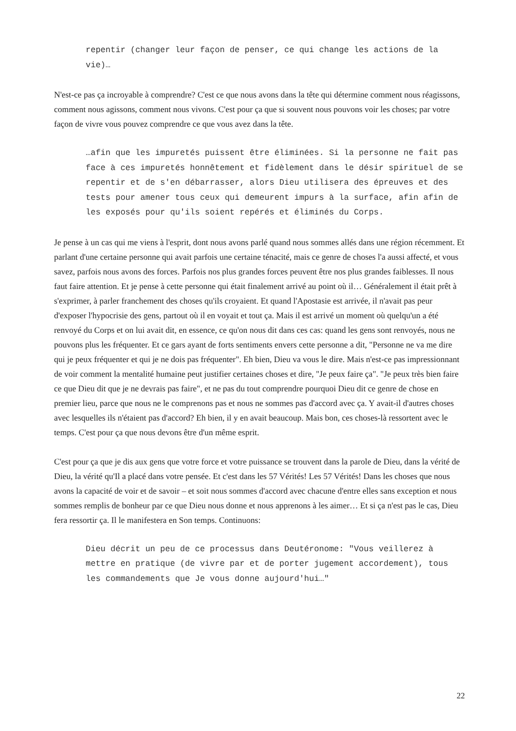repentir (changer leur façon de penser, ce qui change les actions de la vie)…
N'est-ce pas ça incroyable à comprendre? C'est ce que nous avons dans la tête qui détermine comment nous réagissons, comment nous agissons, comment nous vivons. C'est pour ça que si souvent nous pouvons voir les choses; par votre façon de vivre vous pouvez comprendre ce que vous avez dans la tête.
…afin que les impuretés puissent être éliminées. Si la personne ne fait pas face à ces impuretés honnêtement et fidèlement dans le désir spirituel de se repentir et de s'en débarrasser, alors Dieu utilisera des épreuves et des tests pour amener tous ceux qui demeurent impurs à la surface, afin afin de les exposés pour qu'ils soient repérés et éliminés du Corps.
Je pense à un cas qui me viens à l'esprit, dont nous avons parlé quand nous sommes allés dans une région récemment. Et parlant d'une certaine personne qui avait parfois une certaine ténacité, mais ce genre de choses l'a aussi affecté, et vous savez, parfois nous avons des forces. Parfois nos plus grandes forces peuvent être nos plus grandes faiblesses. Il nous faut faire attention. Et je pense à cette personne qui était finalement arrivé au point où il… Généralement il était prêt à s'exprimer, à parler franchement des choses qu'ils croyaient. Et quand l'Apostasie est arrivée, il n'avait pas peur d'exposer l'hypocrisie des gens, partout où il en voyait et tout ça. Mais il est arrivé un moment où quelqu'un a été renvoyé du Corps et on lui avait dit, en essence, ce qu'on nous dit dans ces cas: quand les gens sont renvoyés, nous ne pouvons plus les fréquenter. Et ce gars ayant de forts sentiments envers cette personne a dit, "Personne ne va me dire qui je peux fréquenter et qui je ne dois pas fréquenter". Eh bien, Dieu va vous le dire. Mais n'est-ce pas impressionnant de voir comment la mentalité humaine peut justifier certaines choses et dire, "Je peux faire ça". "Je peux très bien faire ce que Dieu dit que je ne devrais pas faire", et ne pas du tout comprendre pourquoi Dieu dit ce genre de chose en premier lieu, parce que nous ne le comprenons pas et nous ne sommes pas d'accord avec ça. Y avait-il d'autres choses avec lesquelles ils n'étaient pas d'accord? Eh bien, il y en avait beaucoup. Mais bon, ces choses-là ressortent avec le temps. C'est pour ça que nous devons être d'un même esprit.
C'est pour ça que je dis aux gens que votre force et votre puissance se trouvent dans la parole de Dieu, dans la vérité de Dieu, la vérité qu'Il a placé dans votre pensée. Et c'est dans les 57 Vérités! Les 57 Vérités! Dans les choses que nous avons la capacité de voir et de savoir – et soit nous sommes d'accord avec chacune d'entre elles sans exception et nous sommes remplis de bonheur par ce que Dieu nous donne et nous apprenons à les aimer… Et si ça n'est pas le cas, Dieu fera ressortir ça. Il le manifestera en Son temps. Continuons:
Dieu décrit un peu de ce processus dans Deutéronome: "Vous veillerez à mettre en pratique (de vivre par et de porter jugement accordement), tous les commandements que Je vous donne aujourd'hui…"
22